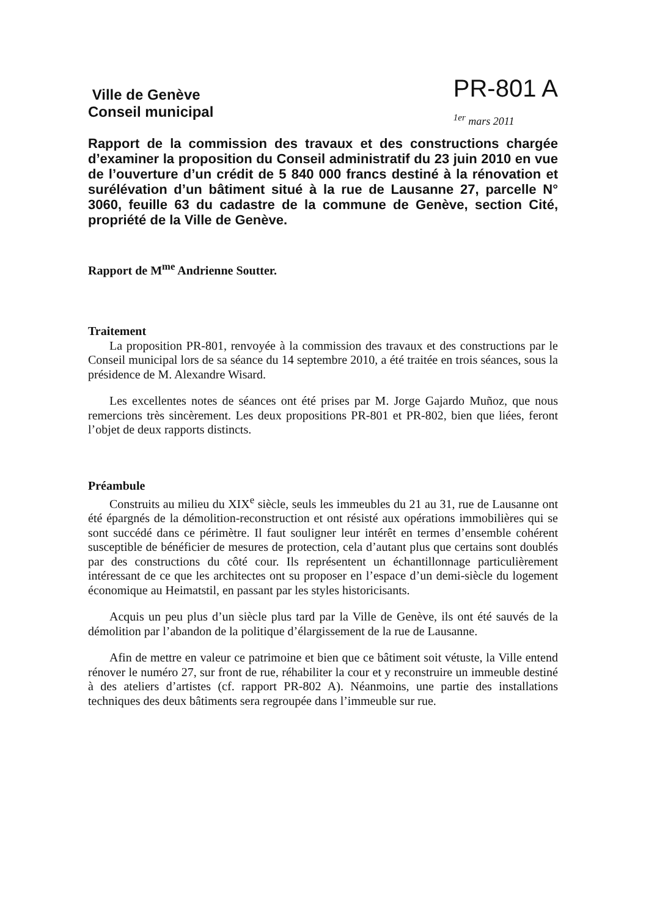Ville de Genève
Conseil municipal
PR-801 A
<sup>1er</sup> mars 2011
Rapport de la commission des travaux et des constructions chargée d’examiner la proposition du Conseil administratif du 23 juin 2010 en vue de l’ouverture d’un crédit de 5 840 000 francs destiné à la rénovation et surélévation d’un bâtiment situé à la rue de Lausanne 27, parcelle N° 3060, feuille 63 du cadastre de la commune de Genève, section Cité, propriété de la Ville de Genève.
Rapport de M<sup>me</sup> Andrienne Soutter.
Traitement
La proposition PR-801, renvoyée à la commission des travaux et des constructions par le Conseil municipal lors de sa séance du 14 septembre 2010, a été traitée en trois séances, sous la présidence de M. Alexandre Wisard.
Les excellentes notes de séances ont été prises par M. Jorge Gajardo Muñoz, que nous remercions très sincèrement. Les deux propositions PR-801 et PR-802, bien que liées, feront l’objet de deux rapports distincts.
Préambule
Construits au milieu du XIX<sup>e</sup> siècle, seuls les immeubles du 21 au 31, rue de Lausanne ont été épargnés de la démolition-reconstruction et ont résisté aux opérations immobilières qui se sont succédé dans ce périmètre. Il faut souligner leur intérêt en termes d’ensemble cohérent susceptible de bénéficier de mesures de protection, cela d’autant plus que certains sont doublés par des constructions du côté cour. Ils représentent un échantillonnage particulièrement intéressant de ce que les architectes ont su proposer en l’espace d’un demi-siècle du logement économique au Heimatstil, en passant par les styles historicisants.
Acquis un peu plus d’un siècle plus tard par la Ville de Genève, ils ont été sauvés de la démolition par l’abandon de la politique d’élargissement de la rue de Lausanne.
Afin de mettre en valeur ce patrimoine et bien que ce bâtiment soit vétuste, la Ville entend rénover le numéro 27, sur front de rue, réhabiliter la cour et y reconstruire un immeuble destiné à des ateliers d’artistes (cf. rapport PR-802 A). Néanmoins, une partie des installations techniques des deux bâtiments sera regroupée dans l’immeuble sur rue.